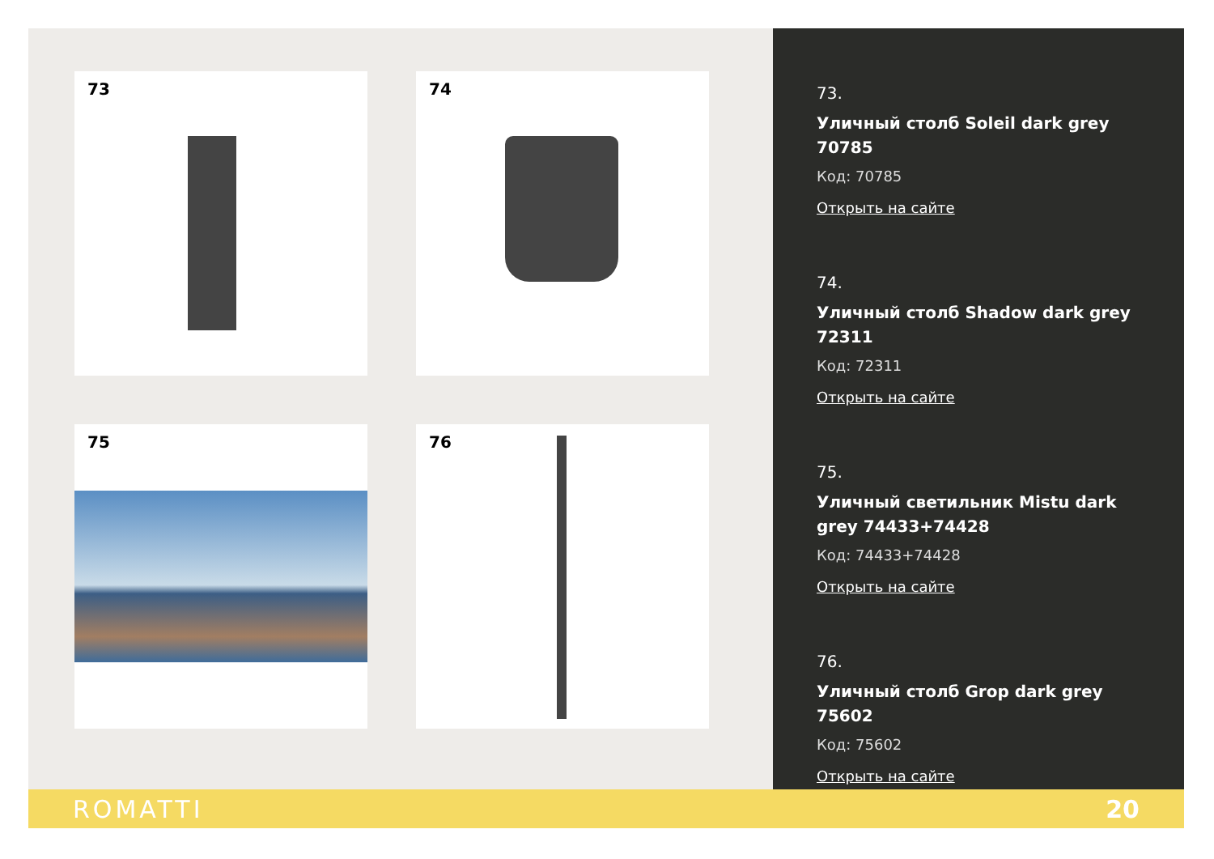73
74
75
76
73.
Уличный столб Soleil dark grey 70785
Код: 70785
Открыть на сайте
74.
Уличный столб Shadow dark grey 72311
Код: 72311
Открыть на сайте
75.
Уличный светильник Mistu dark grey 74433+74428
Код: 74433+74428
Открыть на сайте
76.
Уличный столб Grop dark grey 75602
Код: 75602
Открыть на сайте
ROMATTI 20